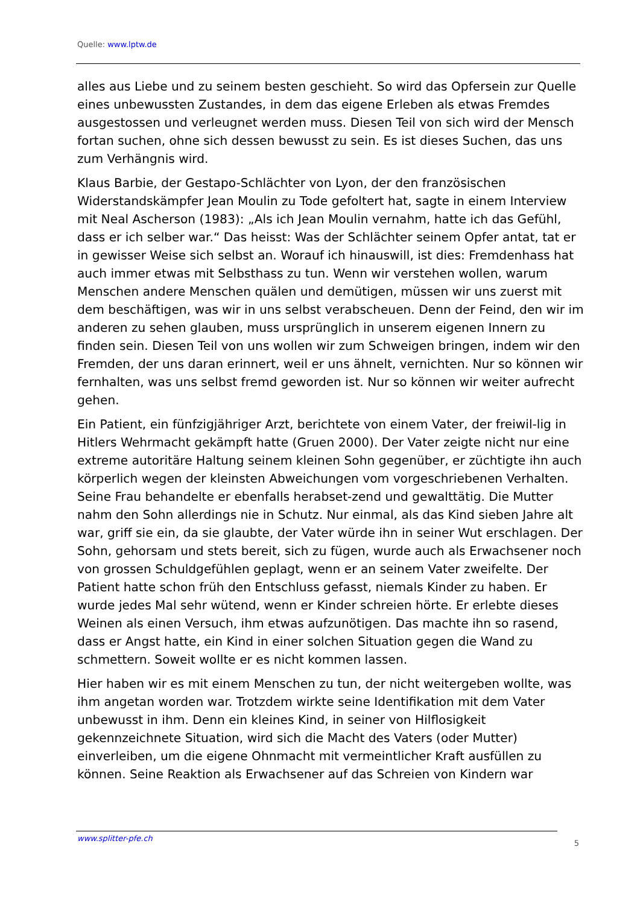Quelle: www.lptw.de
alles aus Liebe und zu seinem besten geschieht. So wird das Opfersein zur Quelle eines unbewussten Zustandes, in dem das eigene Erleben als etwas Fremdes ausgestossen und verleugnet werden muss. Diesen Teil von sich wird der Mensch fortan suchen, ohne sich dessen bewusst zu sein. Es ist dieses Suchen, das uns zum Verhängnis wird.
Klaus Barbie, der Gestapo-Schlächter von Lyon, der den französischen Widerstandskämpfer Jean Moulin zu Tode gefoltert hat, sagte in einem Interview mit Neal Ascherson (1983): „Als ich Jean Moulin vernahm, hatte ich das Gefühl, dass er ich selber war.“ Das heisst: Was der Schlächter seinem Opfer antat, tat er in gewisser Weise sich selbst an. Worauf ich hinauswill, ist dies: Fremdenhass hat auch immer etwas mit Selbsthass zu tun. Wenn wir verstehen wollen, warum Menschen andere Menschen quälen und demütigen, müssen wir uns zuerst mit dem beschäftigen, was wir in uns selbst verabscheuen. Denn der Feind, den wir im anderen zu sehen glauben, muss ursprünglich in unserem eigenen Innern zu finden sein. Diesen Teil von uns wollen wir zum Schweigen bringen, indem wir den Fremden, der uns daran erinnert, weil er uns ähnelt, vernichten. Nur so können wir fernhalten, was uns selbst fremd geworden ist. Nur so können wir weiter aufrecht gehen.
Ein Patient, ein fünfzigjähriger Arzt, berichtete von einem Vater, der freiwil-lig in Hitlers Wehrmacht gekämpft hatte (Gruen 2000). Der Vater zeigte nicht nur eine extreme autoritäre Haltung seinem kleinen Sohn gegenüber, er züchtigte ihn auch körperlich wegen der kleinsten Abweichungen vom vorgeschriebenen Verhalten. Seine Frau behandelte er ebenfalls herabset-zend und gewalttätig. Die Mutter nahm den Sohn allerdings nie in Schutz. Nur einmal, als das Kind sieben Jahre alt war, griff sie ein, da sie glaubte, der Vater würde ihn in seiner Wut erschlagen. Der Sohn, gehorsam und stets bereit, sich zu fügen, wurde auch als Erwachsener noch von grossen Schuldgefühlen geplagt, wenn er an seinem Vater zweifelte. Der Patient hatte schon früh den Entschluss gefasst, niemals Kinder zu haben. Er wurde jedes Mal sehr wütend, wenn er Kinder schreien hörte. Er erlebte dieses Weinen als einen Versuch, ihm etwas aufzunötigen. Das machte ihn so rasend, dass er Angst hatte, ein Kind in einer solchen Situation gegen die Wand zu schmettern. Soweit wollte er es nicht kommen lassen.
Hier haben wir es mit einem Menschen zu tun, der nicht weitergeben wollte, was ihm angetan worden war. Trotzdem wirkte seine Identifikation mit dem Vater unbewusst in ihm. Denn ein kleines Kind, in seiner von Hilflosigkeit gekennzeichnete Situation, wird sich die Macht des Vaters (oder Mutter) einverleiben, um die eigene Ohnmacht mit vermeintlicher Kraft ausfüllen zu können. Seine Reaktion als Erwachsener auf das Schreien von Kindern war
www.splitter-pfe.ch 5